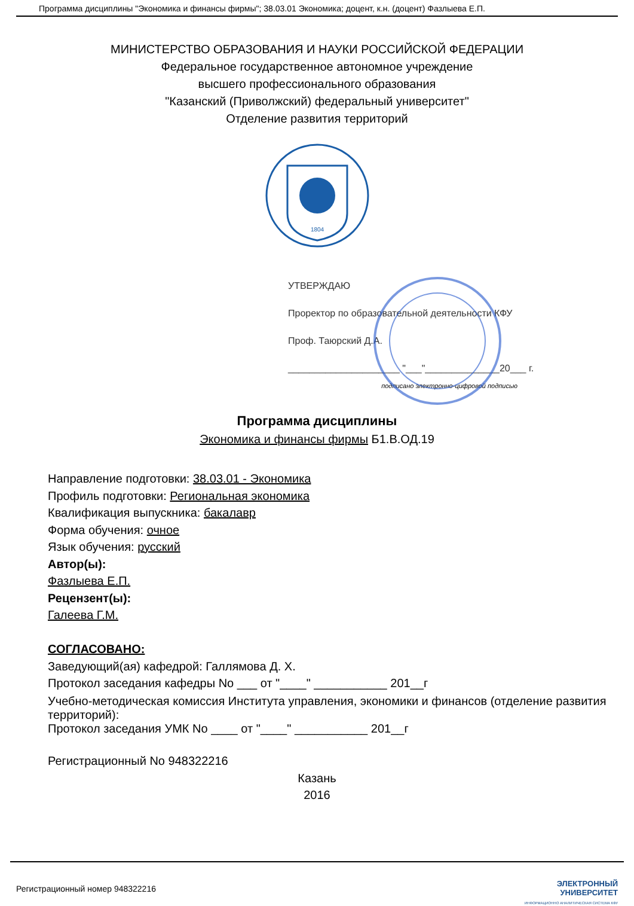Программа дисциплины "Экономика и финансы фирмы"; 38.03.01 Экономика; доцент, к.н. (доцент) Фазлыева Е.П.
МИНИСТЕРСТВО ОБРАЗОВАНИЯ И НАУКИ РОССИЙСКОЙ ФЕДЕРАЦИИ
Федеральное государственное автономное учреждение
высшего профессионального образования
"Казанский (Приволжский) федеральный университет"
Отделение развития территорий
1804
УТВЕРЖДАЮ
Проректор по образовательной деятельности КФУ
Проф. Таюрский Д.А.
_____________________ "___"______________20___ г.
подписано электронно-цифровой подписью
Программа дисциплины
Экономика и финансы фирмы Б1.В.ОД.19
Направление подготовки: 38.03.01 - Экономика
Профиль подготовки: Региональная экономика
Квалификация выпускника: бакалавр
Форма обучения: очное
Язык обучения: русский
Автор(ы):
Фазлыева Е.П.
Рецензент(ы):
Галеева Г.М.
СОГЛАСОВАНО:
Заведующий(ая) кафедрой: Галлямова Д. Х.
Протокол заседания кафедры No ___ от "____" ___________ 201__г
Учебно-методическая комиссия Института управления, экономики и финансов (отделение развития территорий):
Протокол заседания УМК No ____ от "____" ___________ 201__г
Регистрационный No 948322216
Казань
2016
Регистрационный номер 948322216 ЭЛЕКТРОННЫЙ
УНИВЕРСИТЕТ
ИНФОРМАЦИОННО АНАЛИТИЧЕСКАЯ СИСТЕМА КФУ